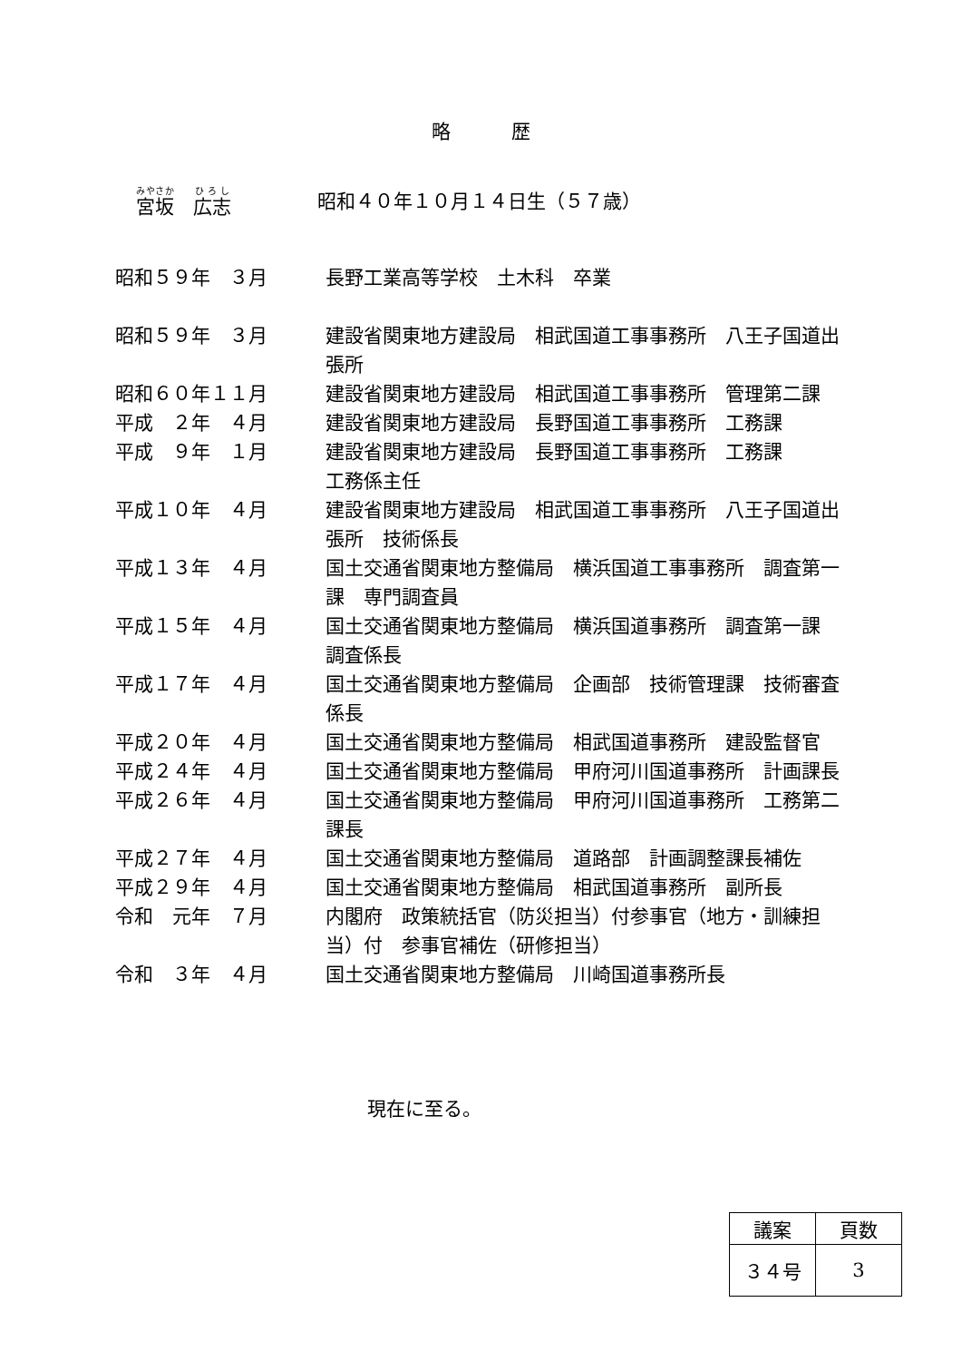略 歴
宮坂　広志 昭和４０年１０月１４日生（５７歳）
| 昭和５９年 ３月 | 長野工業高等学校 土木科 卒業 |
| 昭和５９年 ３月 | 建設省関東地方建設局 相武国道工事事務所 八王子国道出張所 |
| 昭和６０年１１月 | 建設省関東地方建設局 相武国道工事事務所 管理第二課 |
| 平成 ２年 ４月 | 建設省関東地方建設局 長野国道工事事務所 工務課 |
| 平成 ９年 １月 | 建設省関東地方建設局 長野国道工事事務所 工務課 工務係主任 |
| 平成１０年 ４月 | 建設省関東地方建設局 相武国道工事事務所 八王子国道出張所 技術係長 |
| 平成１３年 ４月 | 国土交通省関東地方整備局 横浜国道工事事務所 調査第一課 専門調査員 |
| 平成１５年 ４月 | 国土交通省関東地方整備局 横浜国道事務所 調査第一課 調査係長 |
| 平成１７年 ４月 | 国土交通省関東地方整備局 企画部 技術管理課 技術審査係長 |
| 平成２０年 ４月 | 国土交通省関東地方整備局 相武国道事務所 建設監督官 |
| 平成２４年 ４月 | 国土交通省関東地方整備局 甲府河川国道事務所 計画課長 |
| 平成２６年 ４月 | 国土交通省関東地方整備局 甲府河川国道事務所 工務第二課長 |
| 平成２７年 ４月 | 国土交通省関東地方整備局 道路部 計画調整課長補佐 |
| 平成２９年 ４月 | 国土交通省関東地方整備局 相武国道事務所 副所長 |
| 令和 元年 ７月 | 内閣府 政策統括官（防災担当）付参事官（地方・訓練担当）付 参事官補佐（研修担当） |
| 令和 ３年 ４月 | 国土交通省関東地方整備局 川崎国道事務所長 |
現在に至る。
| 議案 | 頁数 |
| --- | --- |
| ３４号 | 3 |